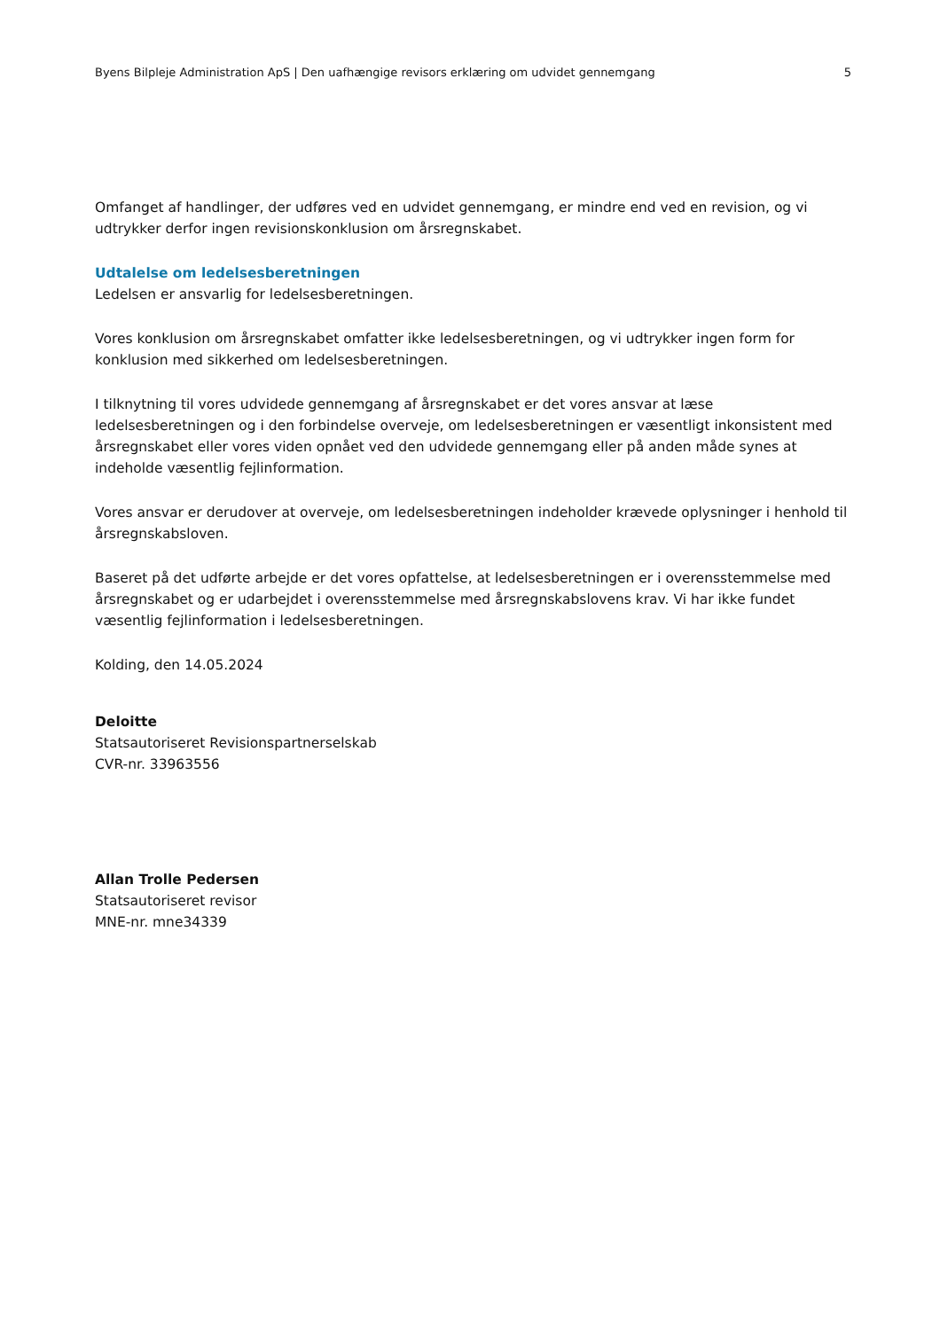Byens Bilpleje Administration ApS | Den uafhængige revisors erklæring om udvidet gennemgang 5
Omfanget af handlinger, der udføres ved en udvidet gennemgang, er mindre end ved en revision, og vi udtrykker derfor ingen revisionskonklusion om årsregnskabet.
Udtalelse om ledelsesberetningen
Ledelsen er ansvarlig for ledelsesberetningen.
Vores konklusion om årsregnskabet omfatter ikke ledelsesberetningen, og vi udtrykker ingen form for konklusion med sikkerhed om ledelsesberetningen.
I tilknytning til vores udvidede gennemgang af årsregnskabet er det vores ansvar at læse ledelsesberetningen og i den forbindelse overveje, om ledelsesberetningen er væsentligt inkonsistent med årsregnskabet eller vores viden opnået ved den udvidede gennemgang eller på anden måde synes at indeholde væsentlig fejlinformation.
Vores ansvar er derudover at overveje, om ledelsesberetningen indeholder krævede oplysninger i henhold til årsregnskabsloven.
Baseret på det udførte arbejde er det vores opfattelse, at ledelsesberetningen er i overensstemmelse med årsregnskabet og er udarbejdet i overensstemmelse med årsregnskabslovens krav. Vi har ikke fundet væsentlig fejlinformation i ledelsesberetningen.
Kolding, den 14.05.2024
Deloitte
Statsautoriseret Revisionspartnerselskab
CVR-nr. 33963556
Allan Trolle Pedersen
Statsautoriseret revisor
MNE-nr. mne34339